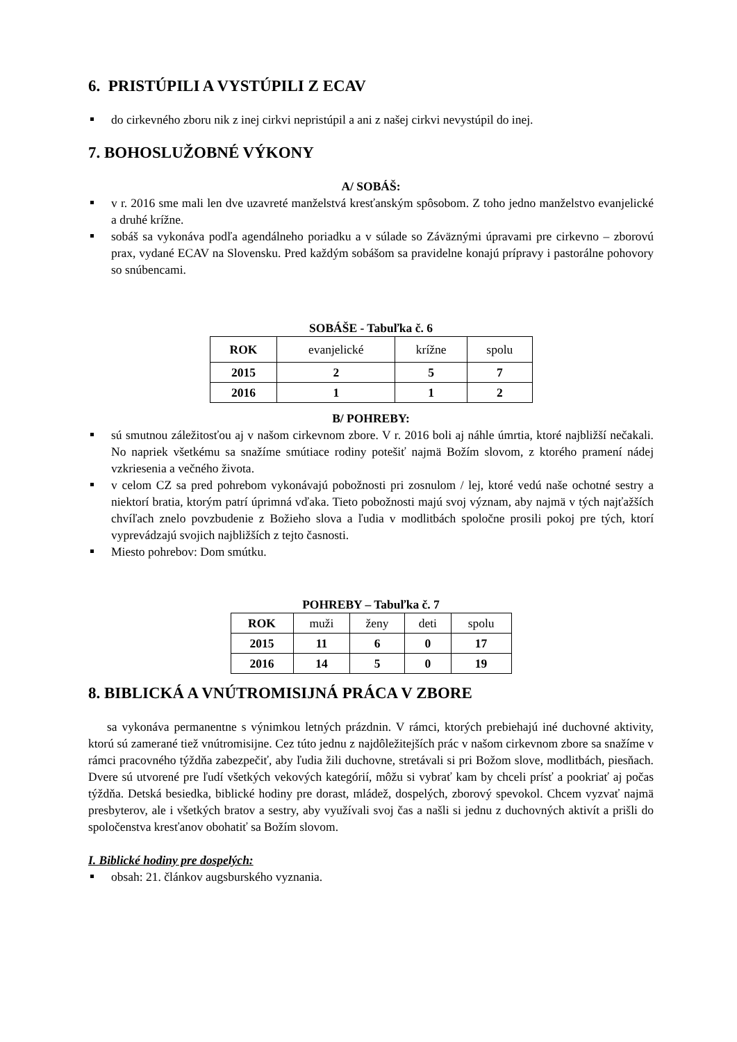6. PRISTÚPILI A VYSTÚPILI Z ECAV
do cirkevného zboru nik z inej cirkvi nepristúpil a ani z našej cirkvi nevystúpil do inej.
7. BOHOSLUŽOBNÉ VÝKONY
A/ SOBÁŠ:
v r. 2016 sme mali len dve uzavreté manželstvá kresťanským spôsobom. Z toho jedno manželstvo evanjelické a druhé krížne.
sobáš sa vykonáva podľa agendálneho poriadku a v súlade so Záväznými úpravami pre cirkevno – zborovú prax, vydané ECAV na Slovensku. Pred každým sobášom sa pravidelne konajú prípravy i pastorálne pohovory so snúbencami.
SOBÁŠE - Tabuľka č. 6
| ROK | evanjelické | krížne | spolu |
| 2015 | 2 | 5 | 7 |
| 2016 | 1 | 1 | 2 |
B/ POHREBY:
sú smutnou záležitosťou aj v našom cirkevnom zbore. V r. 2016 boli aj náhle úmrtia, ktoré najbližší nečakali. No napriek všetkému sa snažíme smútiace rodiny potešiť najmä Božím slovom, z ktorého pramení nádej vzkriesenia a večného života.
v celom CZ sa pred pohrebom vykonávajú pobožnosti pri zosnulom / lej, ktoré vedú naše ochotné sestry a niektorí bratia, ktorým patrí úprimná vďaka. Tieto pobožnosti majú svoj význam, aby najmä v tých najťažších chvíľach znelo povzbudenie z Božieho slova a ľudia v modlitbách spoločne prosili pokoj pre tých, ktorí vyprevádzajú svojich najbližších z tejto časnosti.
Miesto pohrebov: Dom smútku.
POHREBY – Tabuľka č. 7
| ROK | muži | ženy | deti | spolu |
| 2015 | 11 | 6 | 0 | 17 |
| 2016 | 14 | 5 | 0 | 19 |
8. BIBLICKÁ A VNÚTROMISIJNÁ PRÁCA V ZBORE
sa vykonáva permanentne s výnimkou letných prázdnin. V rámci, ktorých prebiehajú iné duchovné aktivity, ktorú sú zamerané tiež vnútromisijne. Cez túto jednu z najdôležitejších prác v našom cirkevnom zbore sa snažíme v rámci pracovného týždňa zabezpečiť, aby ľudia žili duchovne, stretávali si pri Božom slove, modlitbách, piesňach. Dvere sú utvorené pre ľudí všetkých vekových kategórií, môžu si vybrať kam by chceli prísť a pookriať aj počas týždňa. Detská besiedka, biblické hodiny pre dorast, mládež, dospelých, zborový spevokol. Chcem vyzvať najmä presbyterov, ale i všetkých bratov a sestry, aby využívali svoj čas a našli si jednu z duchovných aktivít a prišli do spoločenstva kresťanov obohatiť sa Božím slovom.
I. Biblické hodiny pre dospelých:
obsah: 21. článkov augsburského vyznania.